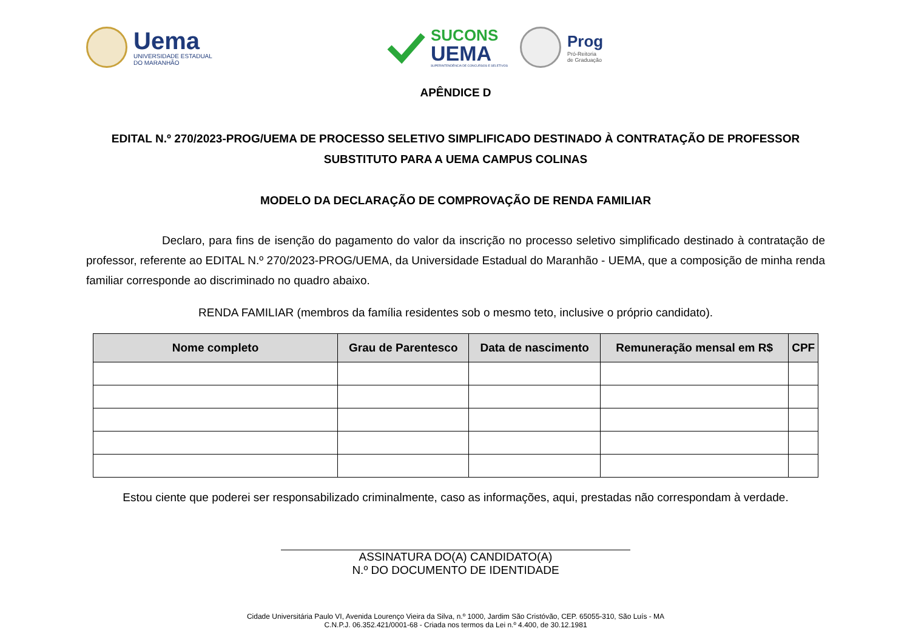Uema
UNIVERSIDADE ESTADUAL
DO MARANHÃO
SUCONS
UEMA
SUPERINTENDÊNCIA DE CONCURSOS E SELETIVOS
Prog
Pró-Reitoria
de Graduação
APÊNDICE D
EDITAL N.º 270/2023-PROG/UEMA DE PROCESSO SELETIVO SIMPLIFICADO DESTINADO À CONTRATAÇÃO DE PROFESSOR SUBSTITUTO PARA A UEMA CAMPUS COLINAS
MODELO DA DECLARAÇÃO DE COMPROVAÇÃO DE RENDA FAMILIAR
Declaro, para fins de isenção do pagamento do valor da inscrição no processo seletivo simplificado destinado à contratação de professor, referente ao EDITAL N.º 270/2023-PROG/UEMA, da Universidade Estadual do Maranhão - UEMA, que a composição de minha renda familiar corresponde ao discriminado no quadro abaixo.
RENDA FAMILIAR (membros da família residentes sob o mesmo teto, inclusive o próprio candidato).
| Nome completo | Grau de Parentesco | Data de nascimento | Remuneração mensal em R$ | CPF |
| --- | --- | --- | --- | --- |
Estou ciente que poderei ser responsabilizado criminalmente, caso as informações, aqui, prestadas não correspondam à verdade.
ASSINATURA DO(A) CANDIDATO(A)
N.º DO DOCUMENTO DE IDENTIDADE
Cidade Universitária Paulo VI, Avenida Lourenço Vieira da Silva, n.º 1000, Jardim São Cristóvão, CEP. 65055-310, São Luís - MA
C.N.P.J. 06.352.421/0001-68 - Criada nos termos da Lei n.º 4.400, de 30.12.1981